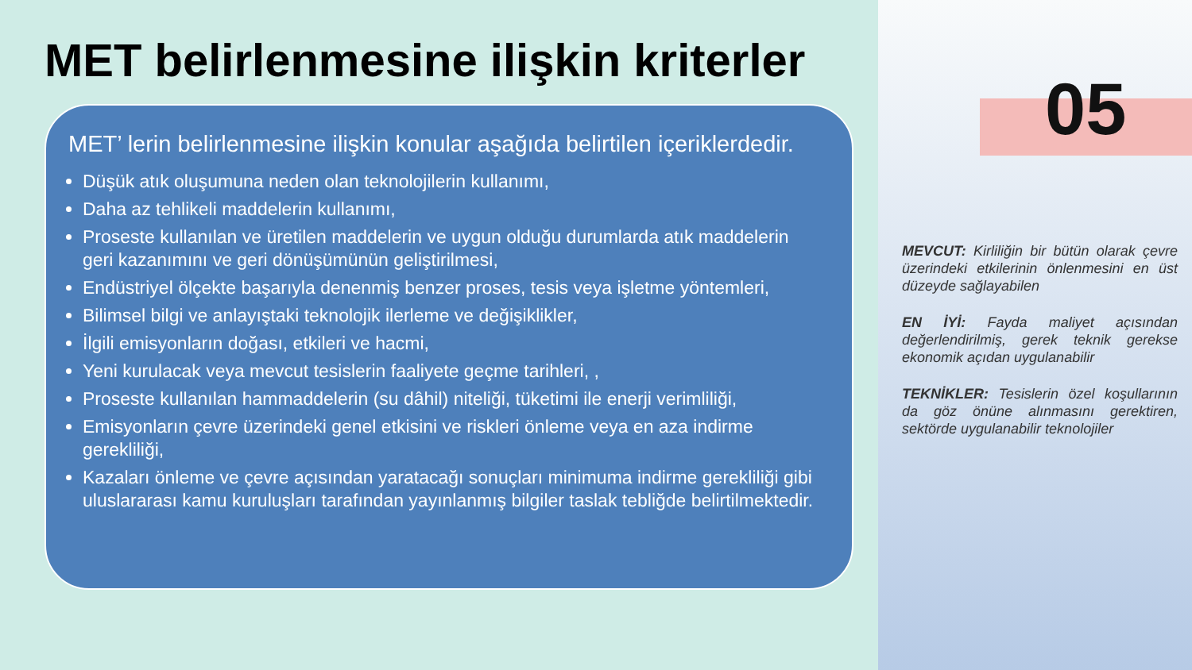MET belirlenmesine ilişkin kriterler
MET’ lerin belirlenmesine ilişkin konular aşağıda belirtilen içeriklerdedir.
Düşük atık oluşumuna neden olan teknolojilerin kullanımı,
Daha az tehlikeli maddelerin kullanımı,
Proseste kullanılan ve üretilen maddelerin ve uygun olduğu durumlarda atık maddelerin geri kazanımını ve geri dönüşümünün geliştirilmesi,
Endüstriyel ölçekte başarıyla denenmiş benzer proses, tesis veya işletme yöntemleri,
Bilimsel bilgi ve anlayıştaki teknolojik ilerleme ve değişiklikler,
İlgili emisyonların doğası, etkileri ve hacmi,
Yeni kurulacak veya mevcut tesislerin faaliyete geçme tarihleri, ,
Proseste kullanılan hammaddelerin (su dâhil) niteliği, tüketimi ile enerji verimliliği,
Emisyonların çevre üzerindeki genel etkisini ve riskleri önleme veya en aza indirme gerekliliği,
Kazaları önleme ve çevre açısından yaratacağı sonuçları minimuma indirme gerekliliği gibi uluslararası kamu kuruluşları tarafından yayınlanmış bilgiler taslak tebliğde belirtilmektedir.
05
MEVCUT: Kirliliğin bir bütün olarak çevre üzerindeki etkilerinin önlenmesini en üst düzeyde sağlayabilen
EN İYİ: Fayda maliyet açısından değerlendirilmiş, gerek teknik gerekse ekonomik açıdan uygulanabilir
TEKNİKLER: Tesislerin özel koşullarının da göz önüne alınmasını gerektiren, sektörde uygulanabilir teknolojiler